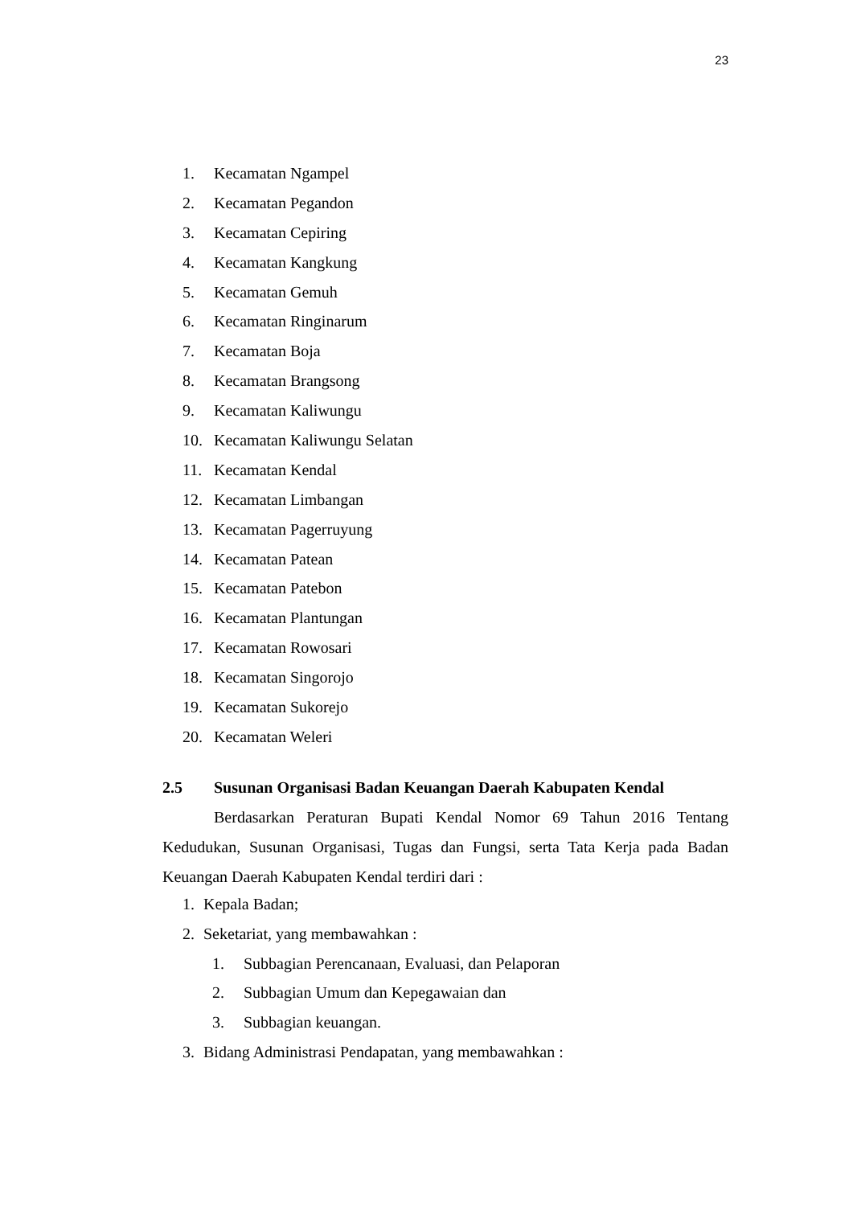23
1. Kecamatan Ngampel
2. Kecamatan Pegandon
3. Kecamatan Cepiring
4. Kecamatan Kangkung
5. Kecamatan Gemuh
6. Kecamatan Ringinarum
7. Kecamatan Boja
8. Kecamatan Brangsong
9. Kecamatan Kaliwungu
10. Kecamatan Kaliwungu Selatan
11. Kecamatan Kendal
12. Kecamatan Limbangan
13. Kecamatan Pagerruyung
14. Kecamatan Patean
15. Kecamatan Patebon
16. Kecamatan Plantungan
17. Kecamatan Rowosari
18. Kecamatan Singorojo
19. Kecamatan Sukorejo
20. Kecamatan Weleri
2.5 Susunan Organisasi Badan Keuangan Daerah Kabupaten Kendal
Berdasarkan Peraturan Bupati Kendal Nomor 69 Tahun 2016 Tentang Kedudukan, Susunan Organisasi, Tugas dan Fungsi, serta Tata Kerja pada Badan Keuangan Daerah Kabupaten Kendal terdiri dari :
1. Kepala Badan;
2. Seketariat, yang membawahkan :
1. Subbagian Perencanaan, Evaluasi, dan Pelaporan
2. Subbagian Umum dan Kepegawaian dan
3. Subbagian keuangan.
3. Bidang Administrasi Pendapatan, yang membawahkan :